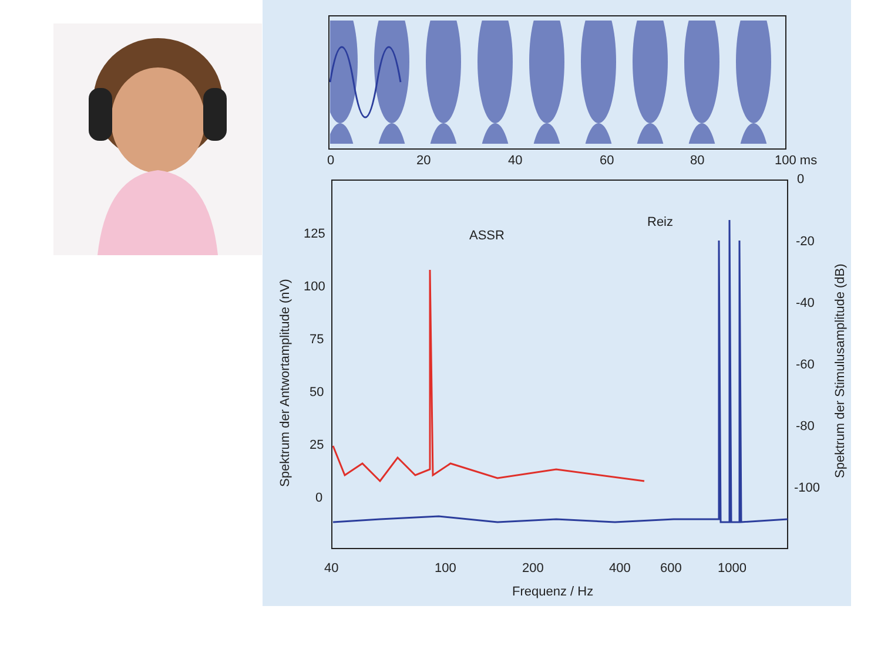0
20
40
60
80
100 ms
125
100
75
50
25
0
0
-20
-40
-60
-80
-100
40
100
200
400
600
1000
Frequenz / Hz
Spektrum der Antwortamplitude (nV)
Spektrum der Stimulusamplitude (dB)
ASSR
Reiz